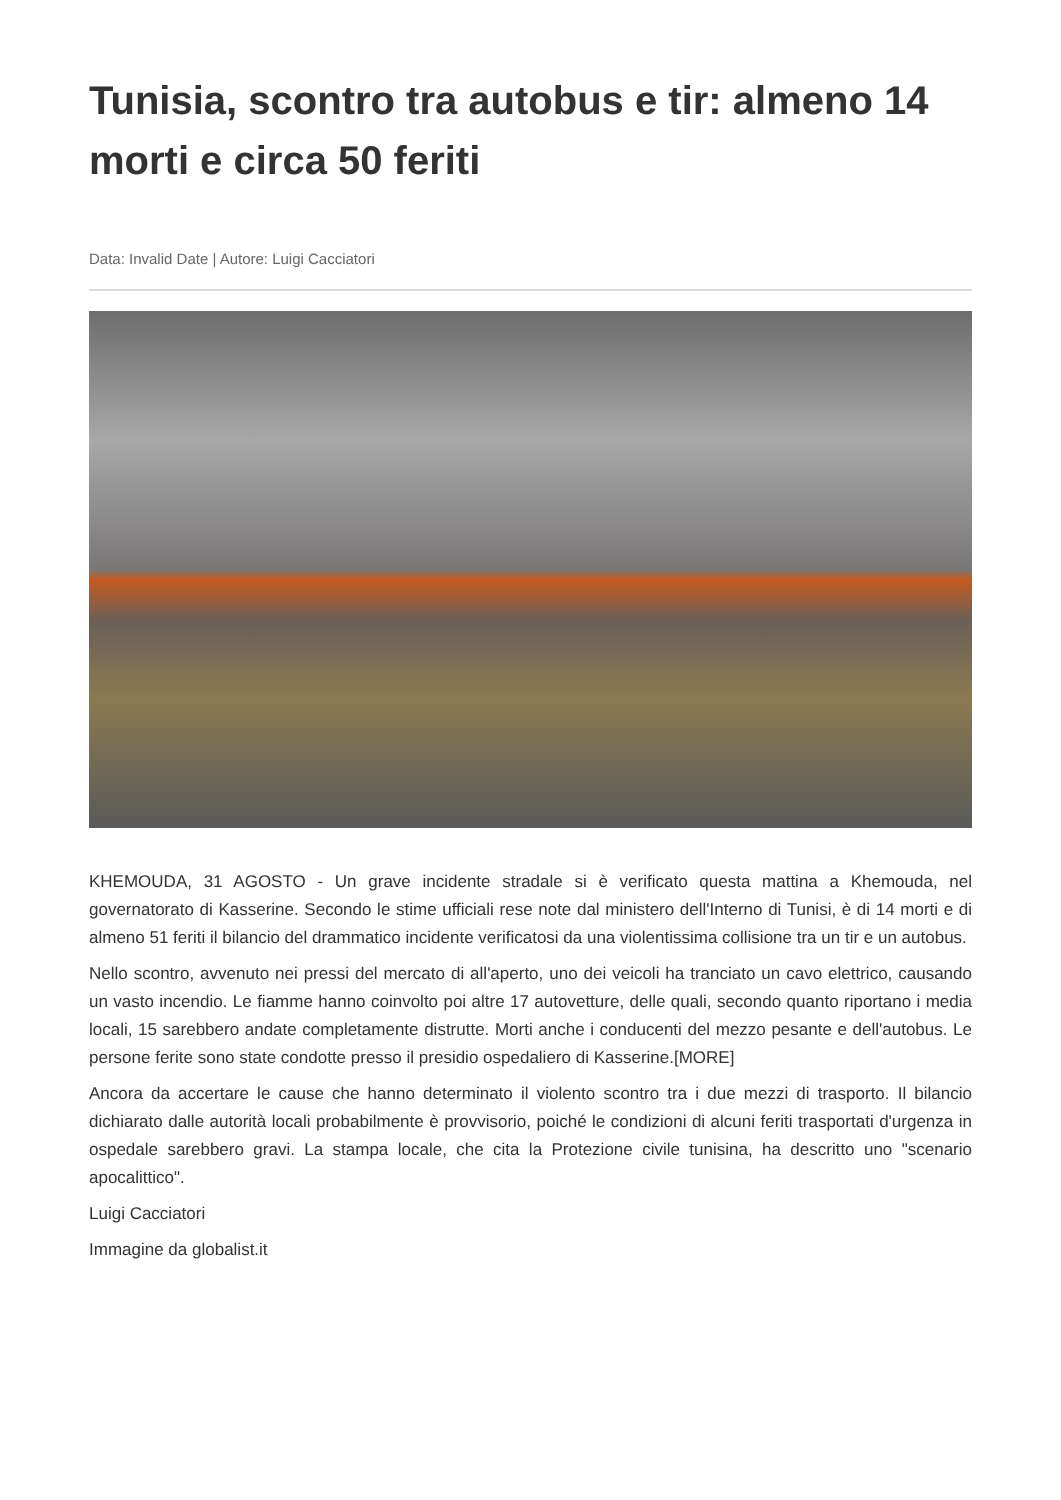Tunisia, scontro tra autobus e tir: almeno 14 morti e circa 50 feriti
Data: Invalid Date | Autore: Luigi Cacciatori
KHEMOUDA, 31 AGOSTO - Un grave incidente stradale si è verificato questa mattina a Khemouda, nel governatorato di Kasserine. Secondo le stime ufficiali rese note dal ministero dell'Interno di Tunisi, è di 14 morti e di almeno 51 feriti il bilancio del drammatico incidente verificatosi da una violentissima collisione tra un tir e un autobus.
Nello scontro, avvenuto nei pressi del mercato di all'aperto, uno dei veicoli ha tranciato un cavo elettrico, causando un vasto incendio. Le fiamme hanno coinvolto poi altre 17 autovetture, delle quali, secondo quanto riportano i media locali, 15 sarebbero andate completamente distrutte. Morti anche i conducenti del mezzo pesante e dell'autobus. Le persone ferite sono state condotte presso il presidio ospedaliero di Kasserine.[MORE]
Ancora da accertare le cause che hanno determinato il violento scontro tra i due mezzi di trasporto. Il bilancio dichiarato dalle autorità locali probabilmente è provvisorio, poiché le condizioni di alcuni feriti trasportati d'urgenza in ospedale sarebbero gravi. La stampa locale, che cita la Protezione civile tunisina, ha descritto uno "scenario apocalittico".
Luigi Cacciatori
Immagine da globalist.it